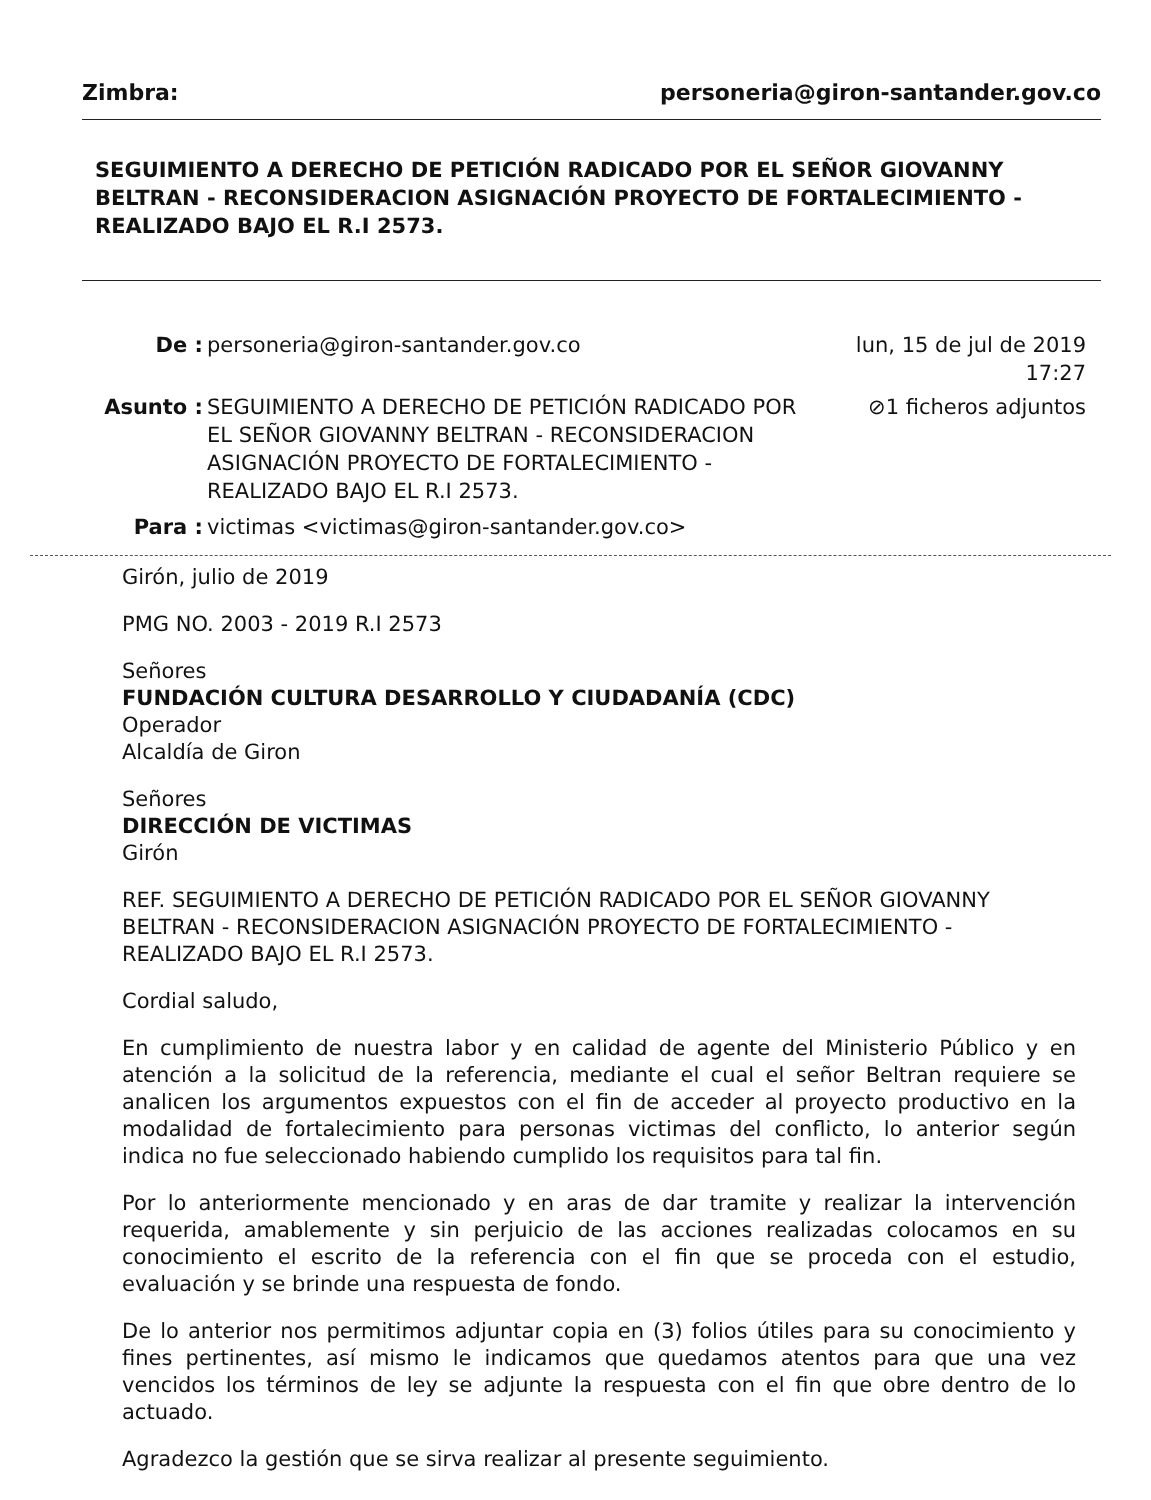Zimbra: personeria@giron-santander.gov.co
SEGUIMIENTO A DERECHO DE PETICIÓN RADICADO POR EL SEÑOR GIOVANNY BELTRAN - RECONSIDERACION ASIGNACIÓN PROYECTO DE FORTALECIMIENTO - REALIZADO BAJO EL R.I 2573.
De : personeria@giron-santander.gov.co lun, 15 de jul de 2019 17:27
Asunto : SEGUIMIENTO A DERECHO DE PETICIÓN RADICADO POR EL SEÑOR GIOVANNY BELTRAN - RECONSIDERACION ASIGNACIÓN PROYECTO DE FORTALECIMIENTO - REALIZADO BAJO EL R.I 2573. ⊘1 ficheros adjuntos
Para : victimas <victimas@giron-santander.gov.co>
Girón, julio de 2019
PMG NO. 2003 - 2019 R.I 2573
Señores
FUNDACIÓN CULTURA DESARROLLO Y CIUDADANÍA (CDC)
Operador
Alcaldía de Giron
Señores
DIRECCIÓN DE VICTIMAS
Girón
REF. SEGUIMIENTO A DERECHO DE PETICIÓN RADICADO POR EL SEÑOR GIOVANNY BELTRAN - RECONSIDERACION ASIGNACIÓN PROYECTO DE FORTALECIMIENTO - REALIZADO BAJO EL R.I 2573.
Cordial saludo,
En cumplimiento de nuestra labor y en calidad de agente del Ministerio Público y en atención a la solicitud de la referencia, mediante el cual el señor Beltran requiere se analicen los argumentos expuestos con el fin de acceder al proyecto productivo en la modalidad de fortalecimiento para personas victimas del conflicto, lo anterior según indica no fue seleccionado habiendo cumplido los requisitos para tal fin.
Por lo anteriormente mencionado y en aras de dar tramite y realizar la intervención requerida, amablemente y sin perjuicio de las acciones realizadas colocamos en su conocimiento el escrito de la referencia con el fin que se proceda con el estudio, evaluación y se brinde una respuesta de fondo.
De lo anterior nos permitimos adjuntar copia en (3) folios útiles para su conocimiento y fines pertinentes, así mismo le indicamos que quedamos atentos para que una vez vencidos los términos de ley se adjunte la respuesta con el fin que obre dentro de lo actuado.
Agradezco la gestión que se sirva realizar al presente seguimiento.